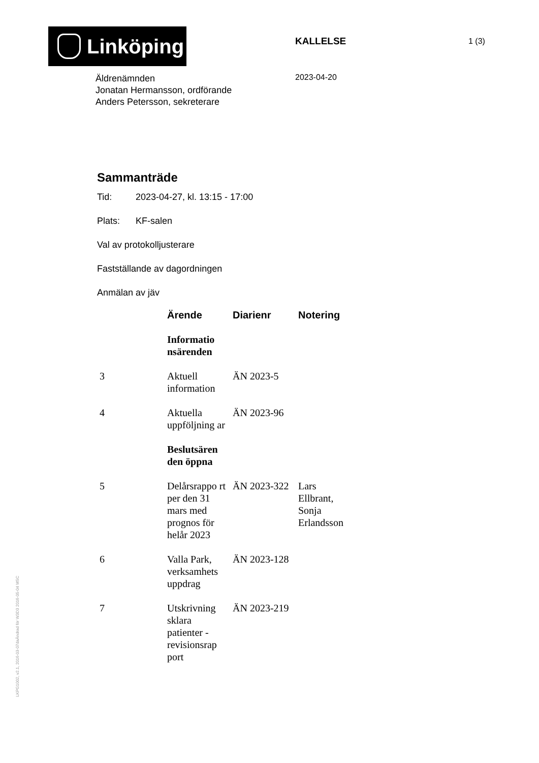Linköping KALLELSE 1 (3)
Äldrenämnden
Jonatan Hermansson, ordförande
Anders Petersson, sekreterare
2023-04-20
Sammanträde
Tid: 2023-04-27, kl. 13:15 - 17:00
Plats: KF-salen
Val av protokolljusterare
Fastställande av dagordningen
Anmälan av jäv
| | Ärende | Diarienr | Notering |
| --- | --- | --- | --- |
| | Informatio nsärenden | | |
| 3 | Aktuell information | ÄN 2023-5 | |
| 4 | Aktuella uppföljning ar | ÄN 2023-96 | |
| | Beslutsären den öppna | | |
| 5 | Delårsrappo rt per den 31 mars med prognos för helår 2023 | ÄN 2023-322 | Lars Ellbrant, Sonja Erlandsson |
| 6 | Valla Park, verksamhets uppdrag | ÄN 2023-128 | |
| 7 | Utskrivning sklara patienter - revisionsrap port | ÄN 2023-219 | |
LKPG1002, v2.1, 2016-03-07daÄndrad för W3D3 2016-05-04 MSC